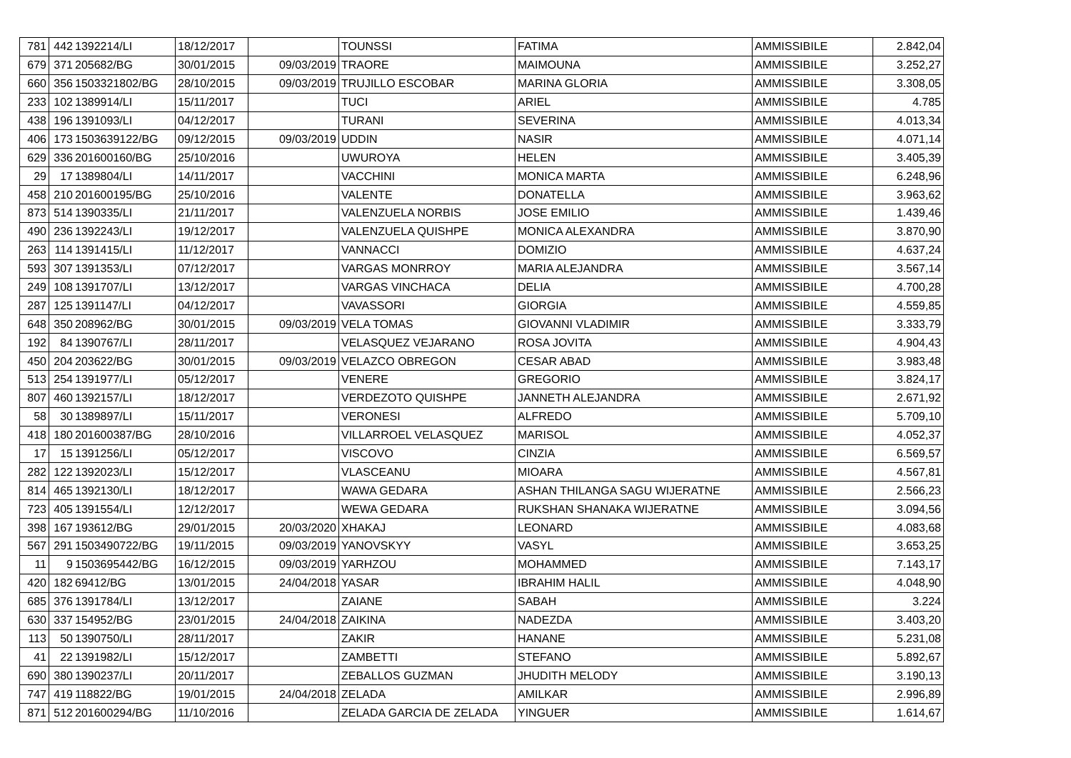| 781 | 442 | 1392214/LI | 18/12/2017 | | TOUNSSI | FATIMA | AMMISSIBILE | 2.842,04 |
| 679 | 371 | 205682/BG | 30/01/2015 | 09/03/2019 | TRAORE | MAIMOUNA | AMMISSIBILE | 3.252,27 |
| 660 | 356 | 1503321802/BG | 28/10/2015 | 09/03/2019 | TRUJILLO ESCOBAR | MARINA GLORIA | AMMISSIBILE | 3.308,05 |
| 233 | 102 | 1389914/LI | 15/11/2017 | | TUCI | ARIEL | AMMISSIBILE | 4.785 |
| 438 | 196 | 1391093/LI | 04/12/2017 | | TURANI | SEVERINA | AMMISSIBILE | 4.013,34 |
| 406 | 173 | 1503639122/BG | 09/12/2015 | 09/03/2019 | UDDIN | NASIR | AMMISSIBILE | 4.071,14 |
| 629 | 336 | 201600160/BG | 25/10/2016 | | UWUROYA | HELEN | AMMISSIBILE | 3.405,39 |
| 29 | 17 | 1389804/LI | 14/11/2017 | | VACCHINI | MONICA MARTA | AMMISSIBILE | 6.248,96 |
| 458 | 210 | 201600195/BG | 25/10/2016 | | VALENTE | DONATELLA | AMMISSIBILE | 3.963,62 |
| 873 | 514 | 1390335/LI | 21/11/2017 | | VALENZUELA NORBIS | JOSE EMILIO | AMMISSIBILE | 1.439,46 |
| 490 | 236 | 1392243/LI | 19/12/2017 | | VALENZUELA QUISHPE | MONICA ALEXANDRA | AMMISSIBILE | 3.870,90 |
| 263 | 114 | 1391415/LI | 11/12/2017 | | VANNACCI | DOMIZIO | AMMISSIBILE | 4.637,24 |
| 593 | 307 | 1391353/LI | 07/12/2017 | | VARGAS MONRROY | MARIA ALEJANDRA | AMMISSIBILE | 3.567,14 |
| 249 | 108 | 1391707/LI | 13/12/2017 | | VARGAS VINCHACA | DELIA | AMMISSIBILE | 4.700,28 |
| 287 | 125 | 1391147/LI | 04/12/2017 | | VAVASSORI | GIORGIA | AMMISSIBILE | 4.559,85 |
| 648 | 350 | 208962/BG | 30/01/2015 | 09/03/2019 | VELA TOMAS | GIOVANNI VLADIMIR | AMMISSIBILE | 3.333,79 |
| 192 | 84 | 1390767/LI | 28/11/2017 | | VELASQUEZ VEJARANO | ROSA JOVITA | AMMISSIBILE | 4.904,43 |
| 450 | 204 | 203622/BG | 30/01/2015 | 09/03/2019 | VELAZCO OBREGON | CESAR ABAD | AMMISSIBILE | 3.983,48 |
| 513 | 254 | 1391977/LI | 05/12/2017 | | VENERE | GREGORIO | AMMISSIBILE | 3.824,17 |
| 807 | 460 | 1392157/LI | 18/12/2017 | | VERDEZOTO QUISHPE | JANNETH ALEJANDRA | AMMISSIBILE | 2.671,92 |
| 58 | 30 | 1389897/LI | 15/11/2017 | | VERONESI | ALFREDO | AMMISSIBILE | 5.709,10 |
| 418 | 180 | 201600387/BG | 28/10/2016 | | VILLARROEL VELASQUEZ | MARISOL | AMMISSIBILE | 4.052,37 |
| 17 | 15 | 1391256/LI | 05/12/2017 | | VISCOVO | CINZIA | AMMISSIBILE | 6.569,57 |
| 282 | 122 | 1392023/LI | 15/12/2017 | | VLASCEANU | MIOARA | AMMISSIBILE | 4.567,81 |
| 814 | 465 | 1392130/LI | 18/12/2017 | | WAWA GEDARA | ASHAN THILANGA SAGU WIJERATNE | AMMISSIBILE | 2.566,23 |
| 723 | 405 | 1391554/LI | 12/12/2017 | | WEWA GEDARA | RUKSHAN SHANAKA WIJERATNE | AMMISSIBILE | 3.094,56 |
| 398 | 167 | 193612/BG | 29/01/2015 | 20/03/2020 | XHAKAJ | LEONARD | AMMISSIBILE | 4.083,68 |
| 567 | 291 | 1503490722/BG | 19/11/2015 | 09/03/2019 | YANOVSKYY | VASYL | AMMISSIBILE | 3.653,25 |
| 11 | 9 | 1503695442/BG | 16/12/2015 | 09/03/2019 | YARHZOU | MOHAMMED | AMMISSIBILE | 7.143,17 |
| 420 | 182 | 69412/BG | 13/01/2015 | 24/04/2018 | YASAR | IBRAHIM HALIL | AMMISSIBILE | 4.048,90 |
| 685 | 376 | 1391784/LI | 13/12/2017 | | ZAIANE | SABAH | AMMISSIBILE | 3.224 |
| 630 | 337 | 154952/BG | 23/01/2015 | 24/04/2018 | ZAIKINA | NADEZDA | AMMISSIBILE | 3.403,20 |
| 113 | 50 | 1390750/LI | 28/11/2017 | | ZAKIR | HANANE | AMMISSIBILE | 5.231,08 |
| 41 | 22 | 1391982/LI | 15/12/2017 | | ZAMBETTI | STEFANO | AMMISSIBILE | 5.892,67 |
| 690 | 380 | 1390237/LI | 20/11/2017 | | ZEBALLOS GUZMAN | JHUDITH MELODY | AMMISSIBILE | 3.190,13 |
| 747 | 419 | 118822/BG | 19/01/2015 | 24/04/2018 | ZELADA | AMILKAR | AMMISSIBILE | 2.996,89 |
| 871 | 512 | 201600294/BG | 11/10/2016 | | ZELADA GARCIA DE ZELADA | YINGUER | AMMISSIBILE | 1.614,67 |